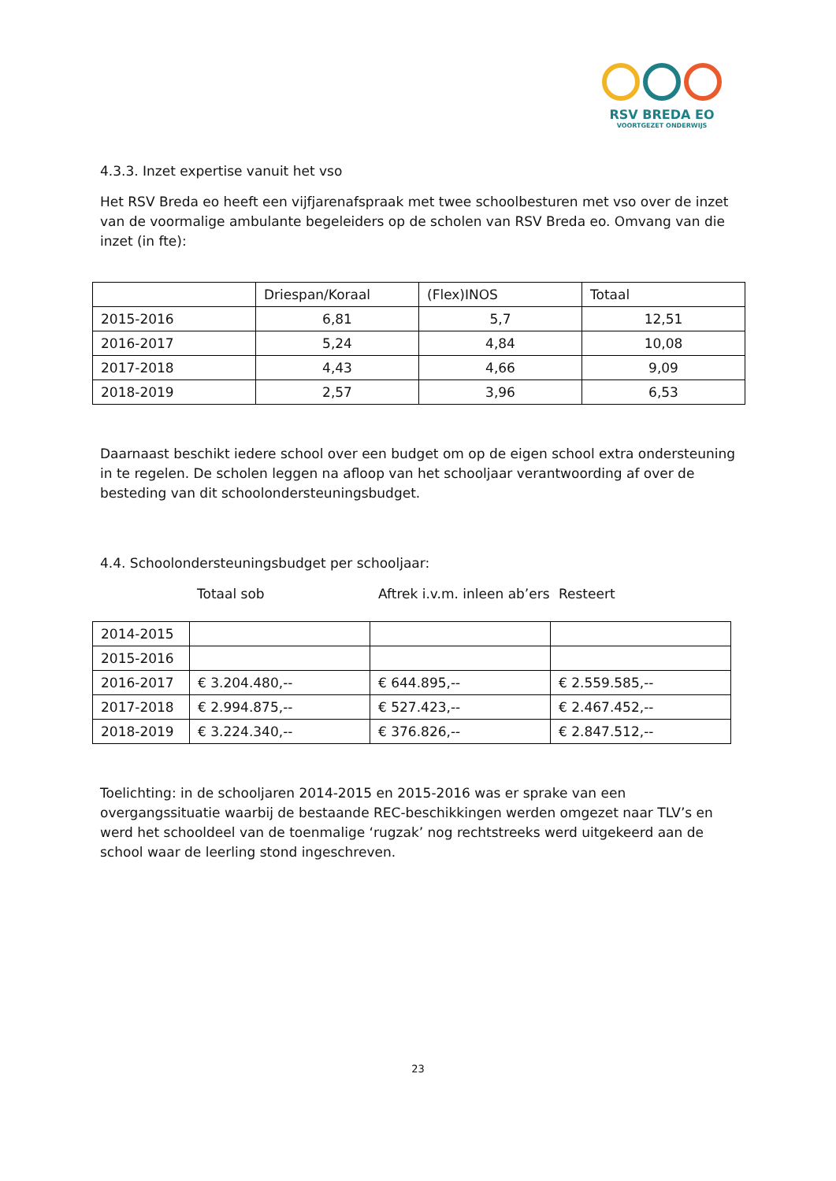RSV BREDA EO
VOORTGEZET ONDERWIJS
4.3.3. Inzet expertise vanuit het vso
Het RSV Breda eo heeft een vijfjarenafspraak met twee schoolbesturen met vso over de inzet van de voormalige ambulante begeleiders op de scholen van RSV Breda eo. Omvang van die inzet (in fte):
| | Driespan/Koraal | (Flex)INOS | Totaal |
| 2015-2016 | 6,81 | 5,7 | 12,51 |
| 2016-2017 | 5,24 | 4,84 | 10,08 |
| 2017-2018 | 4,43 | 4,66 | 9,09 |
| 2018-2019 | 2,57 | 3,96 | 6,53 |
Daarnaast beschikt iedere school over een budget om op de eigen school extra ondersteuning in te regelen. De scholen leggen na afloop van het schooljaar verantwoording af over de besteding van dit schoolondersteuningsbudget.
4.4. Schoolondersteuningsbudget per schooljaar:
Totaal sob Aftrek i.v.m. inleen ab’ers Resteert
| 2014-2015 | | | |
| 2015-2016 | | | |
| 2016-2017 | € 3.204.480,-- | € 644.895,-- | € 2.559.585,-- |
| 2017-2018 | € 2.994.875,-- | € 527.423,-- | € 2.467.452,-- |
| 2018-2019 | € 3.224.340,-- | € 376.826,-- | € 2.847.512,-- |
Toelichting: in de schooljaren 2014-2015 en 2015-2016 was er sprake van een overgangssituatie waarbij de bestaande REC-beschikkingen werden omgezet naar TLV’s en werd het schooldeel van de toenmalige ‘rugzak’ nog rechtstreeks werd uitgekeerd aan de school waar de leerling stond ingeschreven.
23